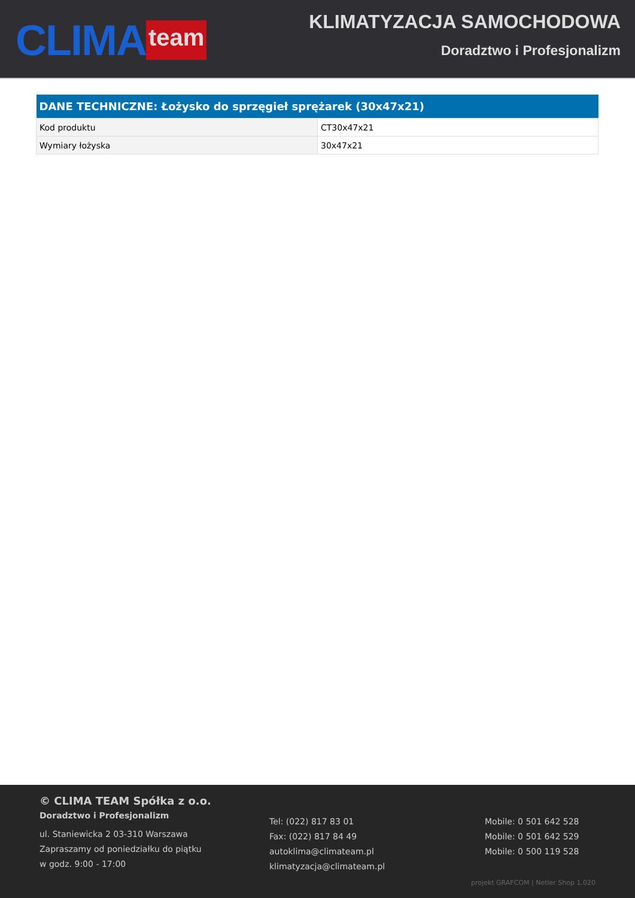CLIMA team
KLIMATYZACJA SAMOCHODOWA
Doradztwo i Profesjonalizm
| DANE TECHNICZNE: Łożysko do sprzęgieł sprężarek (30x47x21) | |
| --- | --- |
| Kod produktu | CT30x47x21 |
| Wymiary łożyska | 30x47x21 |
© CLIMA TEAM Spółka z o.o.
Doradztwo i Profesjonalizm
ul. Staniewicka 2 03-310 Warszawa
Zapraszamy od poniedziałku do piątku
w godz. 9:00 - 17:00
Tel: (022) 817 83 01
Fax: (022) 817 84 49
autoklima@climateam.pl
klimatyzacja@climateam.pl
Mobile: 0 501 642 528
Mobile: 0 501 642 529
Mobile: 0 500 119 528
projekt GRAFCOM | Netler Shop 1.020